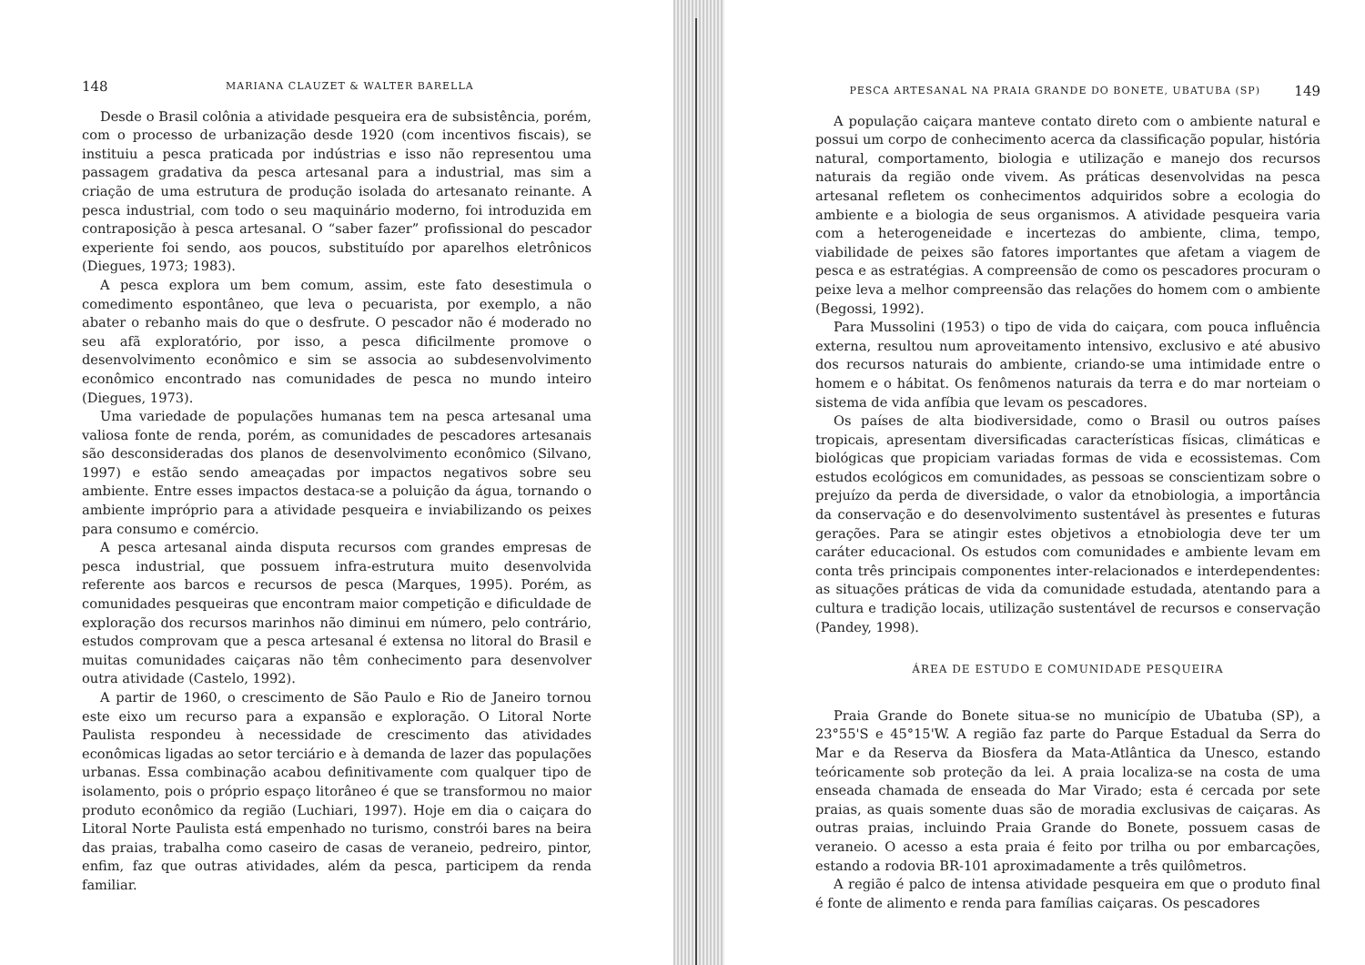148 MARIANA CLAUZET & WALTER BARELLA
Desde o Brasil colônia a atividade pesqueira era de subsistência, porém, com o processo de urbanização desde 1920 (com incentivos fiscais), se instituiu a pesca praticada por indústrias e isso não representou uma passagem gradativa da pesca artesanal para a industrial, mas sim a criação de uma estrutura de produção isolada do artesanato reinante. A pesca industrial, com todo o seu maquinário moderno, foi introduzida em contraposição à pesca artesanal. O “saber fazer” profissional do pescador experiente foi sendo, aos poucos, substituído por aparelhos eletrônicos (Diegues, 1973; 1983).
A pesca explora um bem comum, assim, este fato desestimula o comedimento espontâneo, que leva o pecuarista, por exemplo, a não abater o rebanho mais do que o desfrute. O pescador não é moderado no seu afã exploratório, por isso, a pesca dificilmente promove o desenvolvimento econômico e sim se associa ao subdesenvolvimento econômico encontrado nas comunidades de pesca no mundo inteiro (Diegues, 1973).
Uma variedade de populações humanas tem na pesca artesanal uma valiosa fonte de renda, porém, as comunidades de pescadores artesanais são desconsideradas dos planos de desenvolvimento econômico (Silvano, 1997) e estão sendo ameaçadas por impactos negativos sobre seu ambiente. Entre esses impactos destaca-se a poluição da água, tornando o ambiente impróprio para a atividade pesqueira e inviabilizando os peixes para consumo e comércio.
A pesca artesanal ainda disputa recursos com grandes empresas de pesca industrial, que possuem infra-estrutura muito desenvolvida referente aos barcos e recursos de pesca (Marques, 1995). Porém, as comunidades pesqueiras que encontram maior competição e dificuldade de exploração dos recursos marinhos não diminui em número, pelo contrário, estudos comprovam que a pesca artesanal é extensa no litoral do Brasil e muitas comunidades caiçaras não têm conhecimento para desenvolver outra atividade (Castelo, 1992).
A partir de 1960, o crescimento de São Paulo e Rio de Janeiro tornou este eixo um recurso para a expansão e exploração. O Litoral Norte Paulista respondeu à necessidade de crescimento das atividades econômicas ligadas ao setor terciário e à demanda de lazer das populações urbanas. Essa combinação acabou definitivamente com qualquer tipo de isolamento, pois o próprio espaço litorâneo é que se transformou no maior produto econômico da região (Luchiari, 1997). Hoje em dia o caiçara do Litoral Norte Paulista está empenhado no turismo, constrói bares na beira das praias, trabalha como caseiro de casas de veraneio, pedreiro, pintor, enfim, faz que outras atividades, além da pesca, participem da renda familiar.
PESCA ARTESANAL NA PRAIA GRANDE DO BONETE, UBATUBA (SP) 149
A população caiçara manteve contato direto com o ambiente natural e possui um corpo de conhecimento acerca da classificação popular, história natural, comportamento, biologia e utilização e manejo dos recursos naturais da região onde vivem. As práticas desenvolvidas na pesca artesanal refletem os conhecimentos adquiridos sobre a ecologia do ambiente e a biologia de seus organismos. A atividade pesqueira varia com a heterogeneidade e incertezas do ambiente, clima, tempo, viabilidade de peixes são fatores importantes que afetam a viagem de pesca e as estratégias. A compreensão de como os pescadores procuram o peixe leva a melhor compreensão das relações do homem com o ambiente (Begossi, 1992).
Para Mussolini (1953) o tipo de vida do caiçara, com pouca influência externa, resultou num aproveitamento intensivo, exclusivo e até abusivo dos recursos naturais do ambiente, criando-se uma intimidade entre o homem e o hábitat. Os fenômenos naturais da terra e do mar norteiam o sistema de vida anfíbia que levam os pescadores.
Os países de alta biodiversidade, como o Brasil ou outros países tropicais, apresentam diversificadas características físicas, climáticas e biológicas que propiciam variadas formas de vida e ecossistemas. Com estudos ecológicos em comunidades, as pessoas se conscientizam sobre o prejuízo da perda de diversidade, o valor da etnobiologia, a importância da conservação e do desenvolvimento sustentável às presentes e futuras gerações. Para se atingir estes objetivos a etnobiologia deve ter um caráter educacional. Os estudos com comunidades e ambiente levam em conta três principais componentes inter-relacionados e interdependentes: as situações práticas de vida da comunidade estudada, atentando para a cultura e tradição locais, utilização sustentável de recursos e conservação (Pandey, 1998).
ÁREA DE ESTUDO E COMUNIDADE PESQUEIRA
Praia Grande do Bonete situa-se no município de Ubatuba (SP), a 23°55'S e 45°15'W. A região faz parte do Parque Estadual da Serra do Mar e da Reserva da Biosfera da Mata-Atlântica da Unesco, estando teóricamente sob proteção da lei. A praia localiza-se na costa de uma enseada chamada de enseada do Mar Virado; esta é cercada por sete praias, as quais somente duas são de moradia exclusivas de caiçaras. As outras praias, incluindo Praia Grande do Bonete, possuem casas de veraneio. O acesso a esta praia é feito por trilha ou por embarcações, estando a rodovia BR-101 aproximadamente a três quilômetros.
A região é palco de intensa atividade pesqueira em que o produto final é fonte de alimento e renda para famílias caiçaras. Os pescadores